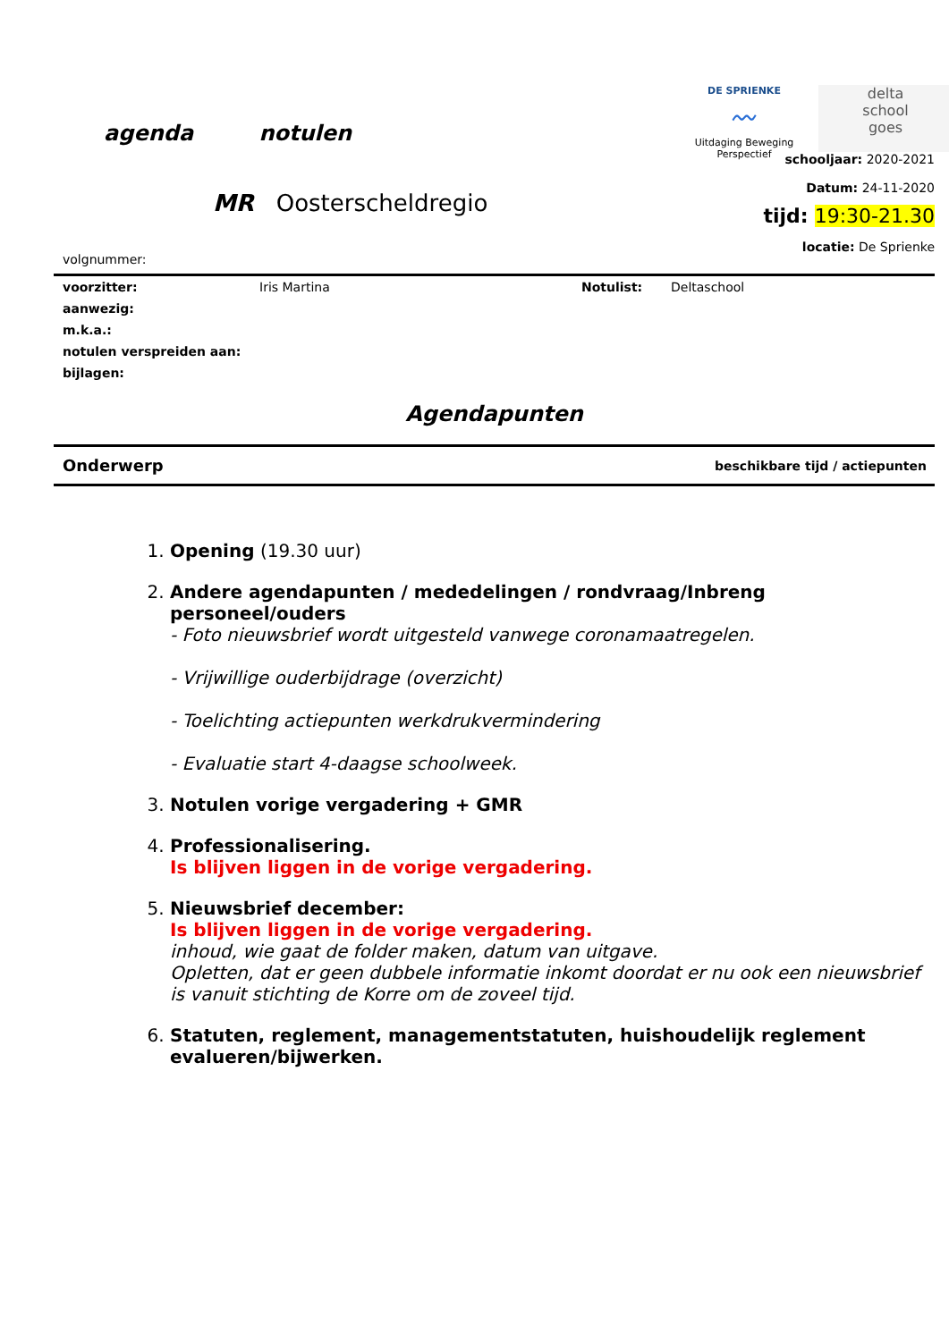agenda notulen
DE SPRIENKE
〰
Uitdaging Beweging Perspectief
delta
school
goes
schooljaar: 2020-2021
Datum: 24-11-2020
tijd: 19:30-21.30
locatie: De Sprienke
MR Oosterscheldregio
volgnummer:
| voorzitter: | Iris Martina | Notulist: | Deltaschool |
| aanwezig: | | | |
| m.k.a.: | | | |
| notulen verspreiden aan: | | | |
| bijlagen: | | | |
Agendapunten
| Onderwerp | beschikbare tijd / actiepunten |
| --- | --- |
1. Opening (19.30 uur)
2. Andere agendapunten / mededelingen / rondvraag/Inbreng personeel/ouders
- Foto nieuwsbrief wordt uitgesteld vanwege coronamaatregelen.
- Vrijwillige ouderbijdrage (overzicht)
- Toelichting actiepunten werkdrukvermindering
- Evaluatie start 4-daagse schoolweek.
3. Notulen vorige vergadering + GMR
4. Professionalisering.
Is blijven liggen in de vorige vergadering.
5. Nieuwsbrief december:
Is blijven liggen in de vorige vergadering.
inhoud, wie gaat de folder maken, datum van uitgave.
Opletten, dat er geen dubbele informatie inkomt doordat er nu ook een nieuwsbrief is vanuit stichting de Korre om de zoveel tijd.
6. Statuten, reglement, managementstatuten, huishoudelijk reglement evalueren/bijwerken.